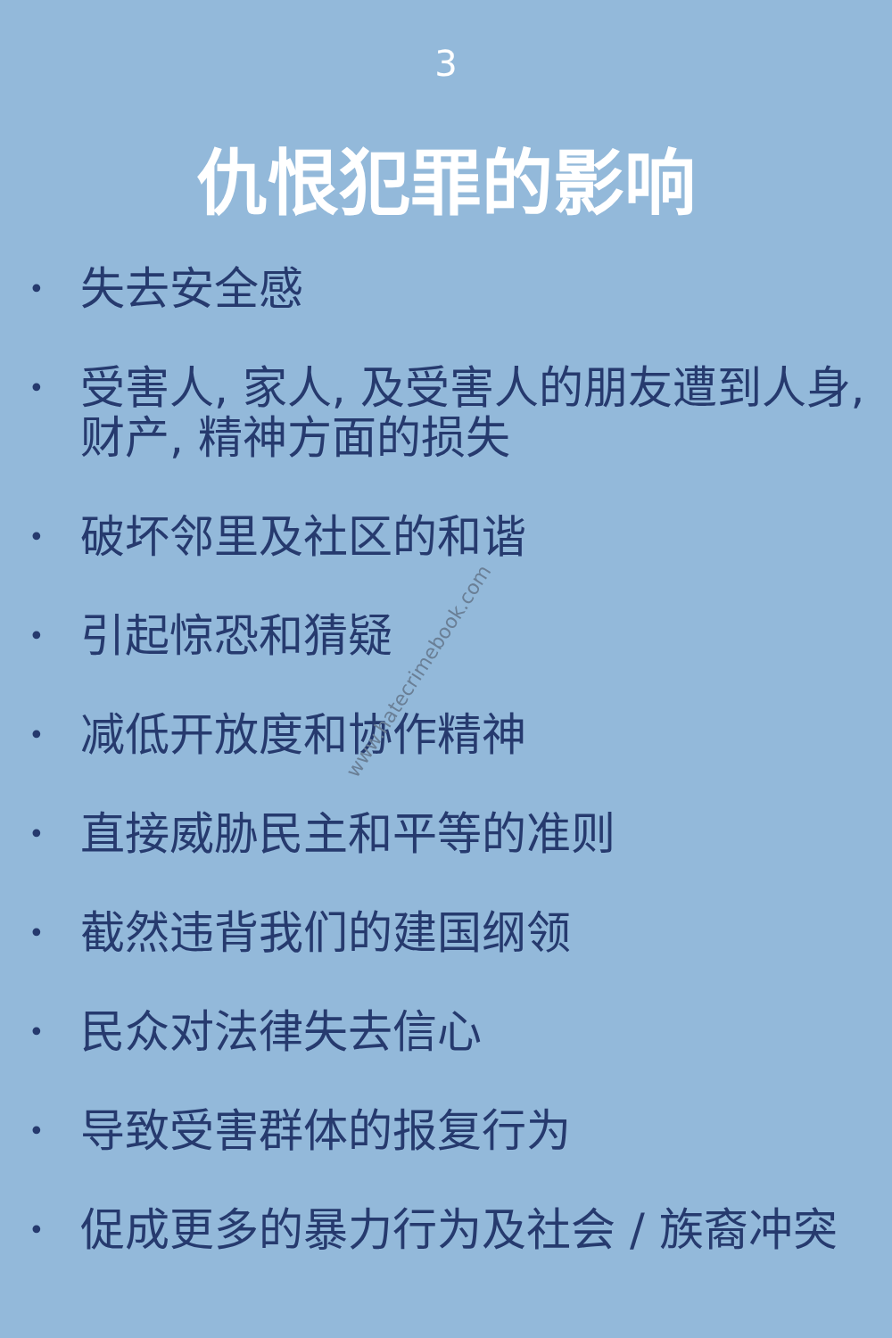3
仇恨犯罪的影响
• 失去安全感
• 受害人, 家人, 及受害人的朋友遭到人身, 财产, 精神方面的损失
• 破坏邻里及社区的和谐
• 引起惊恐和猜疑
• 减低开放度和协作精神
• 直接威胁民主和平等的准则
• 截然违背我们的建国纲领
• 民众对法律失去信心
• 导致受害群体的报复行为
• 促成更多的暴力行为及社会 / 族裔冲突
www.hatecrimebook.com